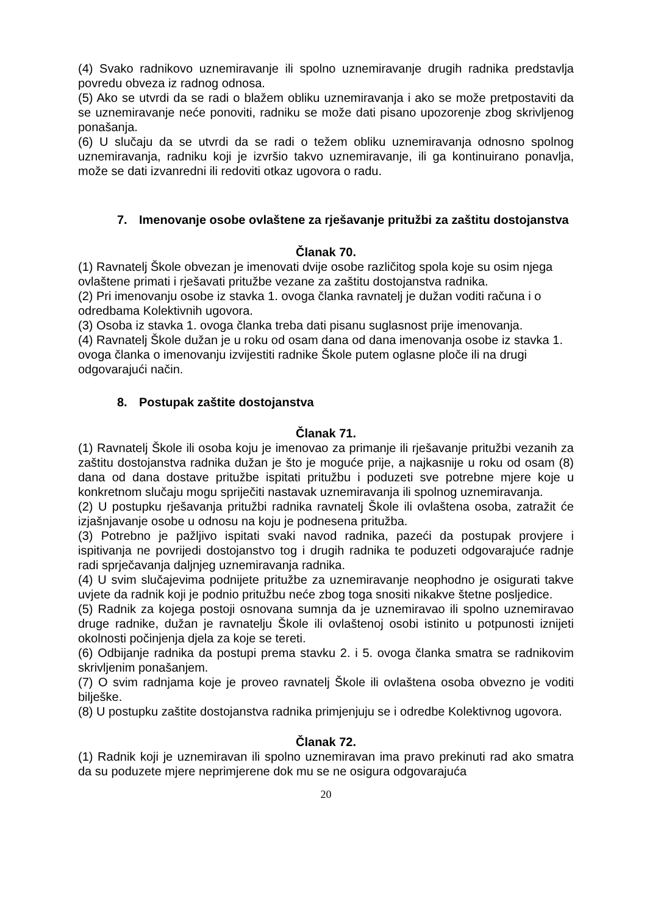(4) Svako radnikovo uznemiravanje ili spolno uznemiravanje drugih radnika predstavlja povredu obveza iz radnog odnosa.
(5) Ako se utvrdi da se radi o blažem obliku uznemiravanja i ako se može pretpostaviti da se uznemiravanje neće ponoviti, radniku se može dati pisano upozorenje zbog skrivljenog ponašanja.
(6) U slučaju da se utvrdi da se radi o težem obliku uznemiravanja odnosno spolnog uznemiravanja, radniku koji je izvršio takvo uznemiravanje, ili ga kontinuirano ponavlja, može se dati izvanredni ili redoviti otkaz ugovora o radu.
7. Imenovanje osobe ovlaštene za rješavanje pritužbi za zaštitu dostojanstva
Članak 70.
(1) Ravnatelj Škole obvezan je imenovati dvije osobe različitog spola koje su osim njega ovlaštene primati i rješavati pritužbe vezane za zaštitu dostojanstva radnika.
(2) Pri imenovanju osobe iz stavka 1. ovoga članka ravnatelj je dužan voditi računa i o odredbama Kolektivnih ugovora.
(3) Osoba iz stavka 1. ovoga članka treba dati pisanu suglasnost prije imenovanja.
(4) Ravnatelj Škole dužan je u roku od osam dana od dana imenovanja osobe iz stavka 1. ovoga članka o imenovanju izvijestiti radnike Škole putem oglasne ploče ili na drugi odgovarajući način.
8. Postupak zaštite dostojanstva
Članak 71.
(1) Ravnatelj Škole ili osoba koju je imenovao za primanje ili rješavanje pritužbi vezanih za zaštitu dostojanstva radnika dužan je što je moguće prije, a najkasnije u roku od osam (8) dana od dana dostave pritužbe ispitati pritužbu i poduzeti sve potrebne mjere koje u konkretnom slučaju mogu spriječiti nastavak uznemiravanja ili spolnog uznemiravanja.
(2) U postupku rješavanja pritužbi radnika ravnatelj Škole ili ovlaštena osoba, zatražit će izjašnjavanje osobe u odnosu na koju je podnesena pritužba.
(3) Potrebno je pažljivo ispitati svaki navod radnika, pazeći da postupak provjere i ispitivanja ne povrijedi dostojanstvo tog i drugih radnika te poduzeti odgovarajuće radnje radi sprječavanja daljnjeg uznemiravanja radnika.
(4) U svim slučajevima podnijete pritužbe za uznemiravanje neophodno je osigurati takve uvjete da radnik koji je podnio pritužbu neće zbog toga snositi nikakve štetne posljedice.
(5) Radnik za kojega postoji osnovana sumnja da je uznemiravao ili spolno uznemiravao druge radnike, dužan je ravnatelju Škole ili ovlaštenoj osobi istinito u potpunosti iznijeti okolnosti počinjenja djela za koje se tereti.
(6) Odbijanje radnika da postupi prema stavku 2. i 5. ovoga članka smatra se radnikovim skrivljenim ponašanjem.
(7) O svim radnjama koje je proveo ravnatelj Škole ili ovlaštena osoba obvezno je voditi bilješke.
(8) U postupku zaštite dostojanstva radnika primjenjuju se i odredbe Kolektivnog ugovora.
Članak 72.
(1) Radnik koji je uznemiravan ili spolno uznemiravan ima pravo prekinuti rad ako smatra da su poduzete mjere neprimjerene dok mu se ne osigura odgovarajuća
20